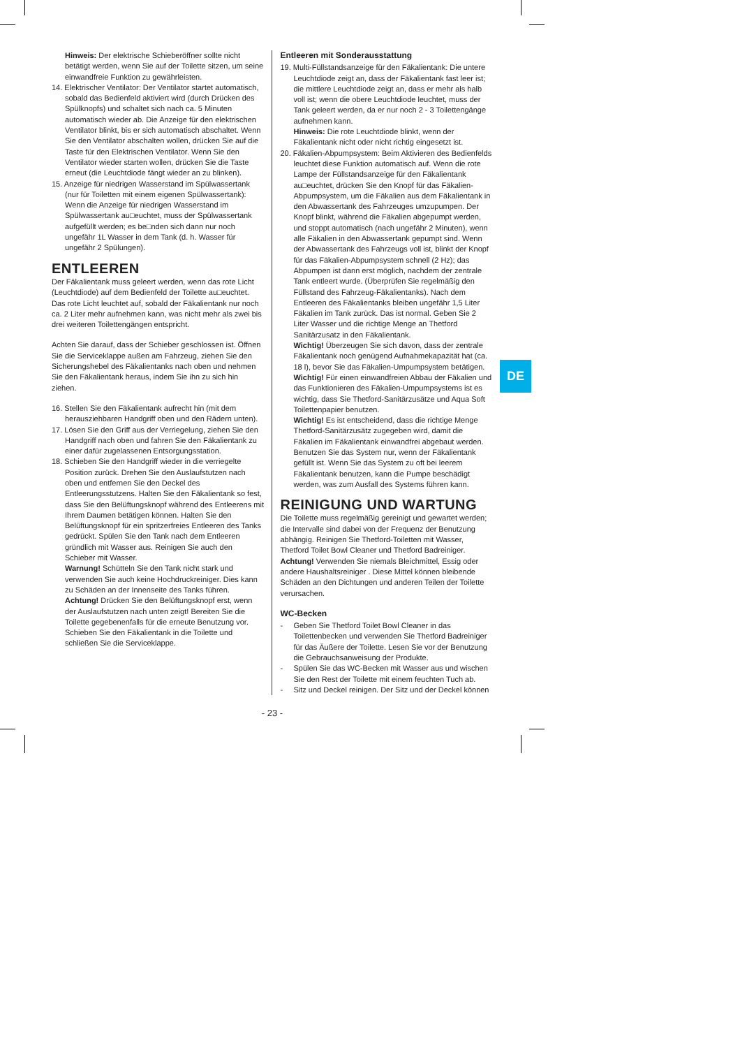Hinweis: Der elektrische Schieberöffner sollte nicht betätigt werden, wenn Sie auf der Toilette sitzen, um seine einwandfreie Funktion zu gewährleisten.
14. Elektrischer Ventilator: Der Ventilator startet automatisch, sobald das Bedienfeld aktiviert wird (durch Drücken des Spülknopfs) und schaltet sich nach ca. 5 Minuten automatisch wieder ab. Die Anzeige für den elektrischen Ventilator blinkt, bis er sich automatisch abschaltet. Wenn Sie den Ventilator abschalten wollen, drücken Sie auf die Taste für den Elektrischen Ventilator. Wenn Sie den Ventilator wieder starten wollen, drücken Sie die Taste erneut (die Leuchtdiode fängt wieder an zu blinken).
15. Anzeige für niedrigen Wasserstand im Spülwassertank (nur für Toiletten mit einem eigenen Spülwassertank): Wenn die Anzeige für niedrigen Wasserstand im Spülwassertank au□euchtet, muss der Spülwassertank aufgefüllt werden; es be□nden sich dann nur noch ungefähr 1L Wasser in dem Tank (d. h. Wasser für ungefähr 2 Spülungen).
ENTLEEREN
Der Fäkalientank muss geleert werden, wenn das rote Licht (Leuchtdiode) auf dem Bedienfeld der Toilette au□euchtet. Das rote Licht leuchtet auf, sobald der Fäkalientank nur noch ca. 2 Liter mehr aufnehmen kann, was nicht mehr als zwei bis drei weiteren Toilettengängen entspricht.
Achten Sie darauf, dass der Schieber geschlossen ist. Öffnen Sie die Serviceklappe außen am Fahrzeug, ziehen Sie den Sicherungshebel des Fäkalientanks nach oben und nehmen Sie den Fäkalientank heraus, indem Sie ihn zu sich hin ziehen.
16. Stellen Sie den Fäkalientank aufrecht hin (mit dem herausziehbaren Handgriff oben und den Rädern unten).
17. Lösen Sie den Griff aus der Verriegelung, ziehen Sie den Handgriff nach oben und fahren Sie den Fäkalientank zu einer dafür zugelassenen Entsorgungsstation.
18. Schieben Sie den Handgriff wieder in die verriegelte Position zurück. Drehen Sie den Auslaufstutzen nach oben und entfernen Sie den Deckel des Entleerungsstutzens. Halten Sie den Fäkalientank so fest, dass Sie den Belüftungsknopf während des Entleerens mit Ihrem Daumen betätigen können. Halten Sie den Belüftungsknopf für ein spritzerfreies Entleeren des Tanks gedrückt. Spülen Sie den Tank nach dem Entleeren gründlich mit Wasser aus. Reinigen Sie auch den Schieber mit Wasser.
Warnung! Schütteln Sie den Tank nicht stark und verwenden Sie auch keine Hochdruckreiniger. Dies kann zu Schäden an der Innenseite des Tanks führen.
Achtung! Drücken Sie den Belüftungsknopf erst, wenn der Auslaufstutzen nach unten zeigt! Bereiten Sie die Toilette gegebenenfalls für die erneute Benutzung vor. Schieben Sie den Fäkalientank in die Toilette und schließen Sie die Serviceklappe.
Entleeren mit Sonderausstattung
19. Multi-Füllstandsanzeige für den Fäkalientank: Die untere Leuchtdiode zeigt an, dass der Fäkalientank fast leer ist; die mittlere Leuchtdiode zeigt an, dass er mehr als halb voll ist; wenn die obere Leuchtdiode leuchtet, muss der Tank geleert werden, da er nur noch 2 - 3 Toilettengänge aufnehmen kann.
Hinweis: Die rote Leuchtdiode blinkt, wenn der Fäkalientank nicht oder nicht richtig eingesetzt ist.
20. Fäkalien-Abpumpsystem: Beim Aktivieren des Bedienfelds leuchtet diese Funktion automatisch auf. Wenn die rote Lampe der Füllstandsanzeige für den Fäkalientank au□euchtet, drücken Sie den Knopf für das Fäkalien-Abpumpsystem, um die Fäkalien aus dem Fäkalientank in den Abwassertank des Fahrzeuges umzupumpen. Der Knopf blinkt, während die Fäkalien abgepumpt werden, und stoppt automatisch (nach ungefähr 2 Minuten), wenn alle Fäkalien in den Abwassertank gepumpt sind. Wenn der Abwassertank des Fahrzeugs voll ist, blinkt der Knopf für das Fäkalien-Abpumpsystem schnell (2 Hz); das Abpumpen ist dann erst möglich, nachdem der zentrale Tank entleert wurde. (Überprüfen Sie regelmäßig den Füllstand des Fahrzeug-Fäkalientanks). Nach dem Entleeren des Fäkalientanks bleiben ungefähr 1,5 Liter Fäkalien im Tank zurück. Das ist normal. Geben Sie 2 Liter Wasser und die richtige Menge an Thetford Sanitärzusatz in den Fäkalientank.
Wichtig! Überzeugen Sie sich davon, dass der zentrale Fäkalientank noch genügend Aufnahmekapazität hat (ca. 18 l), bevor Sie das Fäkalien-Umpumpsystem betätigen.
Wichtig! Für einen einwandfreien Abbau der Fäkalien und das Funktionieren des Fäkalien-Umpumpsystems ist es wichtig, dass Sie Thetford-Sanitärzusätze und Aqua Soft Toilettenpapier benutzen.
Wichtig! Es ist entscheidend, dass die richtige Menge Thetford-Sanitärzusätz zugegeben wird, damit die Fäkalien im Fäkalientank einwandfrei abgebaut werden. Benutzen Sie das System nur, wenn der Fäkalientank gefüllt ist. Wenn Sie das System zu oft bei leerem Fäkalientank benutzen, kann die Pumpe beschädigt werden, was zum Ausfall des Systems führen kann.
REINIGUNG UND WARTUNG
Die Toilette muss regelmäßig gereinigt und gewartet werden; die Intervalle sind dabei von der Frequenz der Benutzung abhängig. Reinigen Sie Thetford-Toiletten mit Wasser, Thetford Toilet Bowl Cleaner und Thetford Badreiniger.
Achtung! Verwenden Sie niemals Bleichmittel, Essig oder andere Haushaltsreiniger . Diese Mittel können bleibende Schäden an den Dichtungen und anderen Teilen der Toilette verursachen.
WC-Becken
- Geben Sie Thetford Toilet Bowl Cleaner in das Toilettenbecken und verwenden Sie Thetford Badreiniger für das Äußere der Toilette. Lesen Sie vor der Benutzung die Gebrauchsanweisung der Produkte.
- Spülen Sie das WC-Becken mit Wasser aus und wischen Sie den Rest der Toilette mit einem feuchten Tuch ab.
- Sitz und Deckel reinigen. Der Sitz und der Deckel können
DE
- 23 -